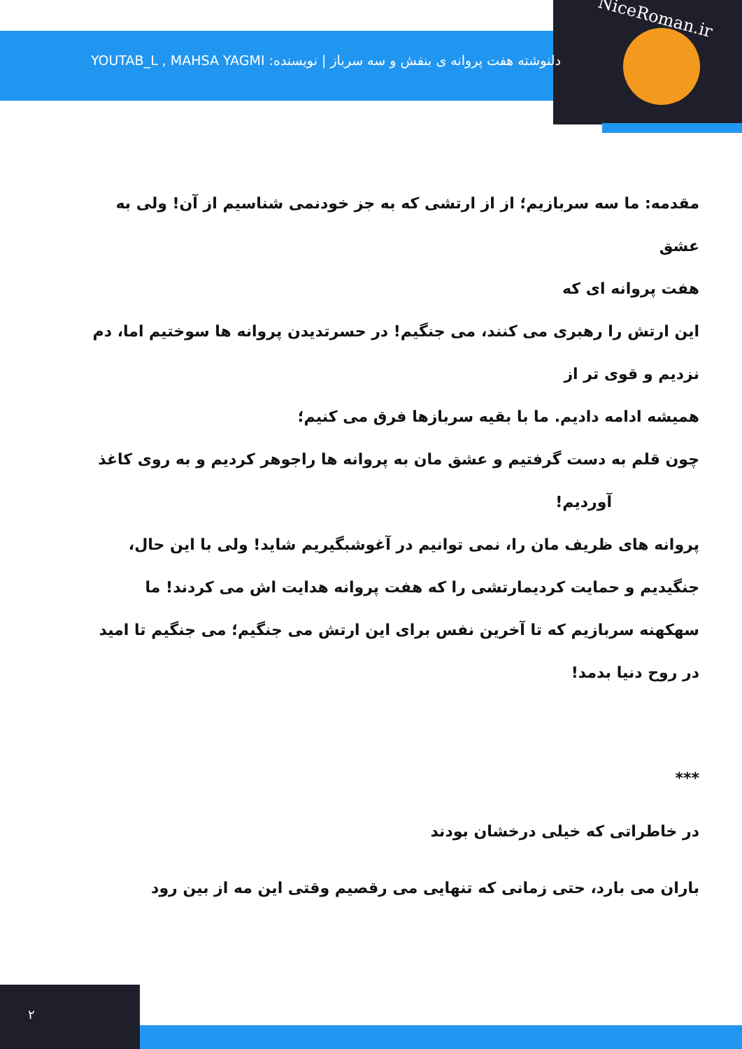NiceRoman.ir
دلنوشته هفت پروانه ی بنفش و سه سرباز | نویسنده: YOUTAB_L , MAHSA YAGMI
مقدمه: ما سه سربازیم؛ از از ارتشی که به جز خودنمی شناسیم از آن! ولی به عشق
هفت پروانه ای که
این ارتش را رهبری می کنند، می جنگیم! در حسرتدیدن پروانه ها سوختیم اما، دم
نزدیم و قوی تر از
همیشه ادامه دادیم. ما با بقیه سربازها فرق می کنیم؛
چون قلم به دست گرفتیم و عشق مان به پروانه ها راجوهر کردیم و به روی کاغذ
آوردیم!
پروانه های ظریف مان را، نمی توانیم در آغوشبگیریم شاید! ولی با این حال،
جنگیدیم و حمایت کردیمارتشی را که هفت پروانه هدایت اش می کردند! ما
سهکهنه سربازیم که تا آخرین نفس برای این ارتش می جنگیم؛ می جنگیم تا امید
در روح دنیا بدمد!
***
در خاطراتی که خیلی درخشان بودند
باران می بارد، حتی زمانی که تنهایی می رقصیم وقتی این مه از بین رود
۲